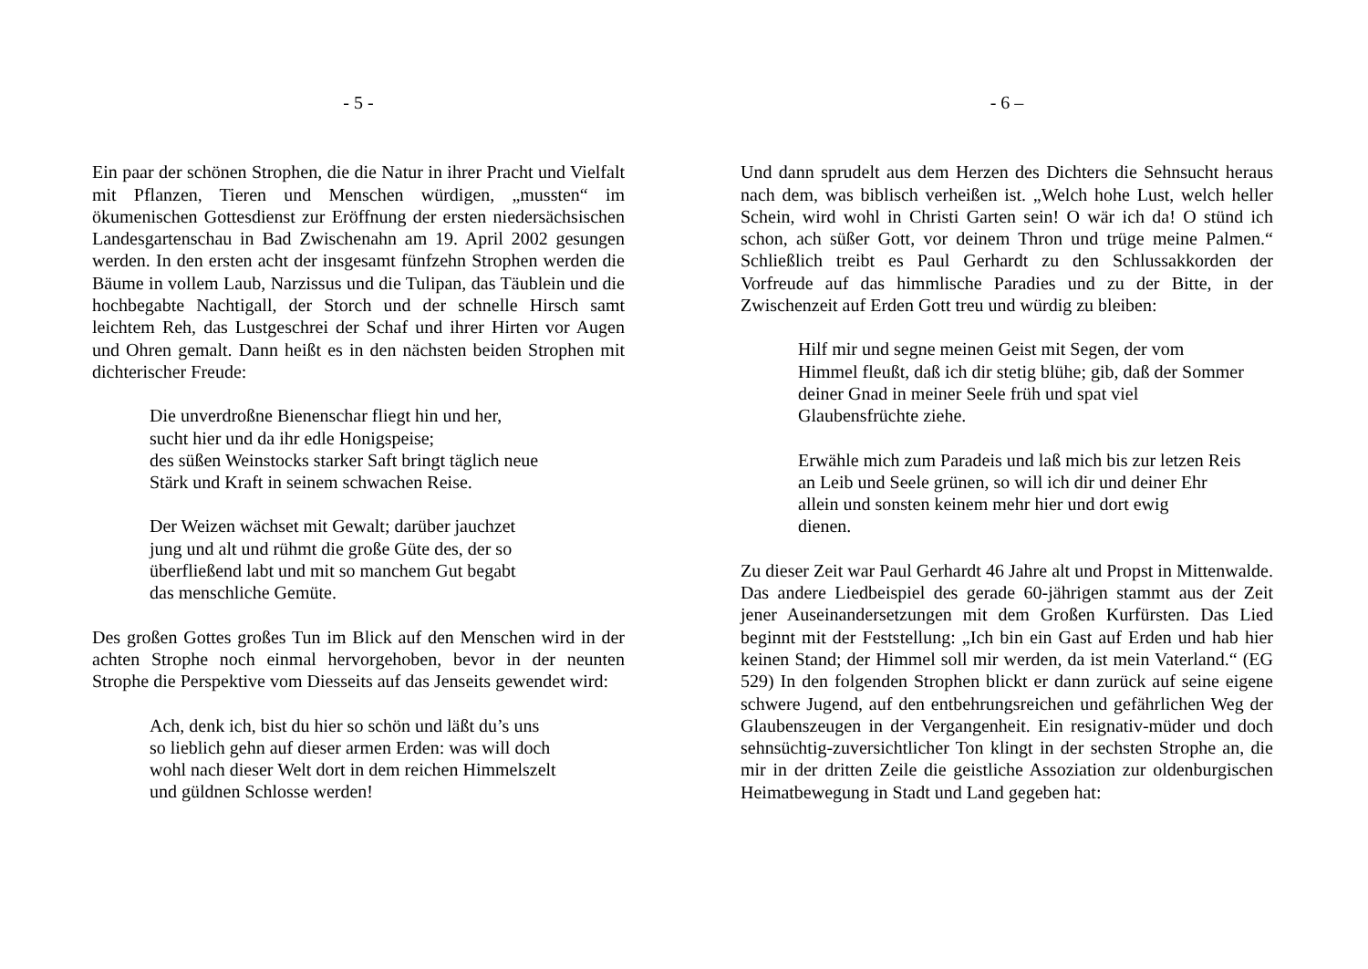- 5 -
Ein paar der schönen Strophen, die die Natur in ihrer Pracht und Vielfalt mit Pflanzen, Tieren und Menschen würdigen, „mussten“ im ökumenischen Gottesdienst zur Eröffnung der ersten niedersächsischen Landesgartenschau in Bad Zwischenahn am 19. April 2002 gesungen werden. In den ersten acht der insgesamt fünfzehn Strophen werden die Bäume in vollem Laub, Narzissus und die Tulipan, das Täublein und die hochbegabte Nachtigall, der Storch und der schnelle Hirsch samt leichtem Reh, das Lustgeschrei der Schaf und ihrer Hirten vor Augen und Ohren gemalt. Dann heißt es in den nächsten beiden Strophen mit dichterischer Freude:
Die unverdroßne Bienenschar fliegt hin und her,
sucht hier und da ihr edle Honigspeise;
des süßen Weinstocks starker Saft bringt täglich neue
Stärk und Kraft in seinem schwachen Reise.
Der Weizen wächset mit Gewalt; darüber jauchzet
jung und alt und rühmt die große Güte des, der so
überfließend labt und mit so manchem Gut begabt
das menschliche Gemüte.
Des großen Gottes großes Tun im Blick auf den Menschen wird in der achten Strophe noch einmal hervorgehoben, bevor in der neunten Strophe die Perspektive vom Diesseits auf das Jenseits gewendet wird:
Ach, denk ich, bist du hier so schön und läßt du’s uns
so lieblich gehn auf dieser armen Erden: was will doch
wohl nach dieser Welt dort in dem reichen Himmelszelt
und güldnen Schlosse werden!
- 6 –
Und dann sprudelt aus dem Herzen des Dichters die Sehnsucht heraus nach dem, was biblisch verheißen ist. „Welch hohe Lust, welch heller Schein, wird wohl in Christi Garten sein! O wär ich da! O stünd ich schon, ach süßer Gott, vor deinem Thron und trüge meine Palmen.“ Schließlich treibt es Paul Gerhardt zu den Schlussakkorden der Vorfreude auf das himmlische Paradies und zu der Bitte, in der Zwischenzeit auf Erden Gott treu und würdig zu bleiben:
Hilf mir und segne meinen Geist mit Segen, der vom
Himmel fleußt, daß ich dir stetig blühe; gib, daß der Sommer
deiner Gnad in meiner Seele früh und spat viel
Glaubensfrüchte ziehe.
Erwähle mich zum Paradeis und laß mich bis zur letzen Reis
an Leib und Seele grünen, so will ich dir und deiner Ehr
allein und sonsten keinem mehr hier und dort ewig
dienen.
Zu dieser Zeit war Paul Gerhardt 46 Jahre alt und Propst in Mittenwalde. Das andere Liedbeispiel des gerade 60-jährigen stammt aus der Zeit jener Auseinandersetzungen mit dem Großen Kurfürsten. Das Lied beginnt mit der Feststellung: „Ich bin ein Gast auf Erden und hab hier keinen Stand; der Himmel soll mir werden, da ist mein Vaterland.“ (EG 529) In den folgenden Strophen blickt er dann zurück auf seine eigene schwere Jugend, auf den entbehrungsreichen und gefährlichen Weg der Glaubenszeugen in der Vergangenheit. Ein resignativ-müder und doch sehnsüchtig-zuversichtlicher Ton klingt in der sechsten Strophe an, die mir in der dritten Zeile die geistliche Assoziation zur oldenburgischen Heimatbewegung in Stadt und Land gegeben hat: